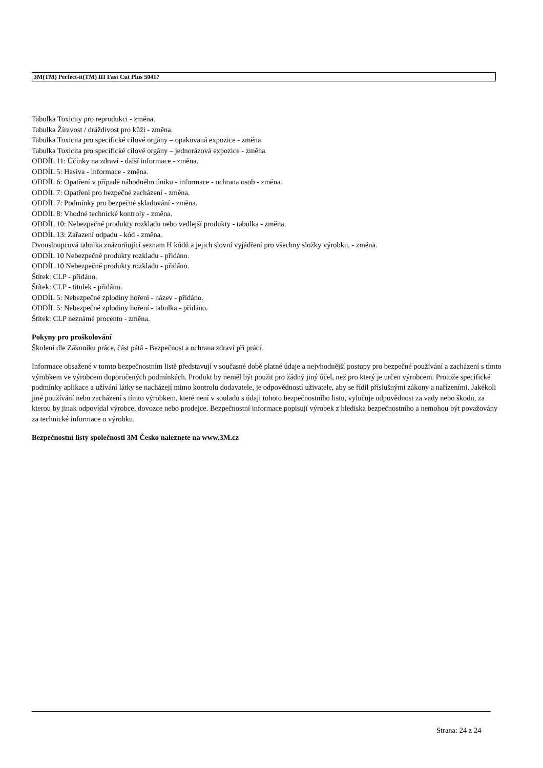3M(TM) Perfect-it(TM) III Fast Cut Plus 50417
Tabulka Toxicity pro reprodukci - změna.
Tabulka Žíravost / dráždivost pro kůži - změna.
Tabulka Toxicita pro specifické cílové orgány – opakovaná expozice - změna.
Tabulka Toxicita pro specifické cílové orgány – jednorázová expozice - změna.
ODDÍL 11: Účinky na zdraví - další informace - změna.
ODDÍL 5: Hasiva - informace - změna.
ODDÍL 6: Opatření v případě náhodného úniku - informace - ochrana osob - změna.
ODDÍL 7: Opatření pro bezpečné zacházení - změna.
ODDÍL 7: Podmínky pro bezpečné skladování - změna.
ODDÍL 8: Vhodné technické kontroly - změna.
ODDÍL 10: Nebezpečné produkty rozkladu nebo vedlejší produkty - tabulka - změna.
ODDÍL 13: Zařazení odpadu - kód - změna.
Dvousloupcová tabulka znázorňující seznam H kódů a jejich slovní vyjádření pro všechny složky výrobku. - změna.
ODDÍL 10 Nebezpečné produkty rozkladu - přidáno.
ODDÍL 10 Nebezpečné produkty rozkladu - přidáno.
Štítek: CLP - přidáno.
Štítek: CLP - titulek - přidáno.
ODDÍL 5: Nebezpečné zplodiny hoření - název - přidáno.
ODDÍL 5: Nebezpečné zplodiny hoření - tabulka - přidáno.
Štítek: CLP neznámé procento - změna.
Pokyny pro proškolování
Školení dle Zákoníku práce, část pátá - Bezpečnost a ochrana zdraví při práci.
Informace obsažené v tomto bezpečnostním listě představují v současné době platné údaje a nejvhodnější postupy pro bezpečné používání a zacházení s tímto výrobkem ve výrobcem doporučených podmínkách. Produkt by neměl být použit pro žádný jiný účel, než pro který je určen výrobcem. Protože specifické podmínky aplikace a užívání látky se nacházejí mimo kontrolu dodavatele, je odpovědností uživatele, aby se řídil příslušnými zákony a nařízeními. Jakékoli jiné používání nebo zacházení s tímto výrobkem, které není v souladu s údaji tohoto bezpečnostního listu, vylučuje odpovědnost za vady nebo škodu, za kterou by jinak odpovídal výrobce, dovozce nebo prodejce. Bezpečnostní informace popisují výrobek z hlediska bezpečnostního a nemohou být považovány za technické informace o výrobku.
Bezpečnostní listy společnosti 3M Česko naleznete na www.3M.cz
Strana: 24 z 24